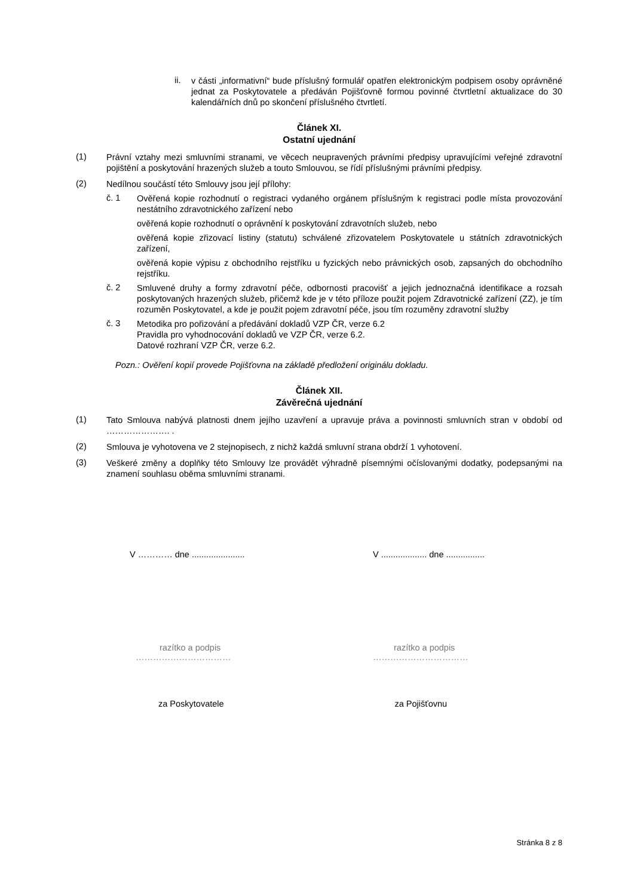ii.
v části „informativní“ bude příslušný formulář opatřen elektronickým podpisem osoby oprávněné jednat za Poskytovatele a předáván Pojišťovně formou povinné čtvrtletní aktualizace do 30 kalendářních dnů po skončení příslušného čtvrtletí.
Článek XI.
Ostatní ujednání
(1)
Právní vztahy mezi smluvními stranami, ve věcech neupravených právními předpisy upravujícími veřejné zdravotní pojištění a poskytování hrazených služeb a touto Smlouvou, se řídí příslušnými právními předpisy.
(2)
Nedílnou součástí této Smlouvy jsou její přílohy:
č. 1
Ověřená kopie rozhodnutí o registraci vydaného orgánem příslušným k registraci podle místa provozování nestátního zdravotnického zařízení nebo
ověřená kopie rozhodnutí o oprávnění k poskytování zdravotních služeb, nebo
ověřená kopie zřizovací listiny (statutu) schválené zřizovatelem Poskytovatele u státních zdravotnických zařízení,
ověřená kopie výpisu z obchodního rejstříku u fyzických nebo právnických osob, zapsaných do obchodního rejstříku.
č. 2
Smluvené druhy a formy zdravotní péče, odbornosti pracovišť a jejich jednoznačná identifikace a rozsah poskytovaných hrazených služeb, přičemž kde je v této příloze použit pojem Zdravotnické zařízení (ZZ), je tím rozuměn Poskytovatel, a kde je použit pojem zdravotní péče, jsou tím rozuměny zdravotní služby
č. 3
Metodika pro pořizování a předávání dokladů VZP ČR, verze 6.2
Pravidla pro vyhodnocování dokladů ve VZP ČR, verze 6.2.
Datové rozhraní VZP ČR, verze 6.2.
Pozn.: Ověření kopií provede Pojišťovna na základě předložení originálu dokladu.
Článek XII.
Závěrečná ujednání
(1)
Tato Smlouva nabývá platnosti dnem jejího uzavření a upravuje práva a povinnosti smluvních stran v období od …………………. .
(2)
Smlouva je vyhotovena ve 2 stejnopisech, z nichž každá smluvní strana obdrží 1 vyhotovení.
(3)
Veškeré změny a doplňky této Smlouvy lze provádět výhradně písemnými očíslovanými dodatky, podepsanými na znamení souhlasu oběma smluvními stranami.
V ………… dne ...................... V ................... dne ................
razítko a podpis
……………………………
razítko a podpis
……………………………
za Poskytovatele za Pojišťovnu
Stránka 8 z 8